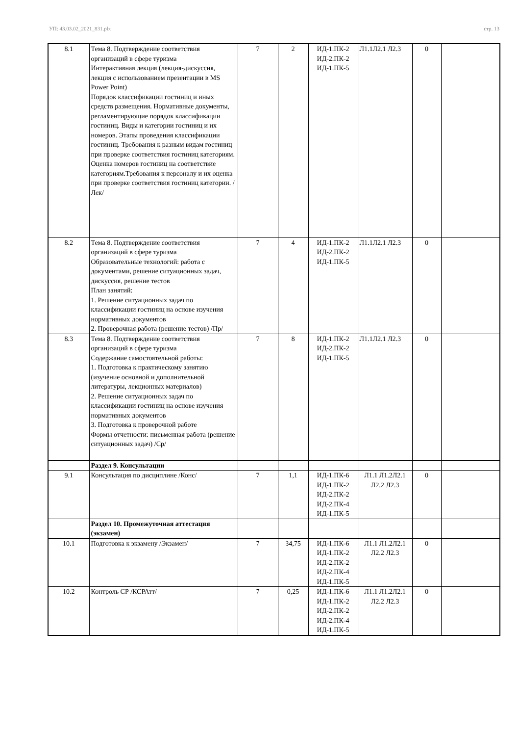УП: 43.03.02_2021_831.plx стр. 13
| 8.1 | Тема 8. Подтверждение соответствия организаций в сфере туризма Интерактивная лекция (лекция-дискуссия, лекция с использованием презентации в MS Power Point) Порядок классификации гостиниц и иных средств размещения. Нормативные документы, регламентирующие порядок классификации гостиниц. Виды и категории гостиниц и их номеров. Этапы проведения классификации гостиниц. Требования к разным видам гостиниц при проверке соответствия гостиниц категориям. Оценка номеров гостиниц на соответствие категориям.Требования к персоналу и их оценка при проверке соответствия гостиниц категории. /Лек/ | 7 | 2 | ИД-1.ПК-2 ИД-2.ПК-2 ИД-1.ПК-5 | Л1.1Л2.1 Л2.3 | 0 | |
| 8.2 | Тема 8. Подтверждение соответствия организаций в сфере туризма Образовательные технологий: работа с документами, решение ситуационных задач, дискуссия, решение тестов План занятий: 1. Решение ситуационных задач по классификации гостиниц на основе изучения нормативных документов 2. Проверочная работа (решение тестов) /Пр/ | 7 | 4 | ИД-1.ПК-2 ИД-2.ПК-2 ИД-1.ПК-5 | Л1.1Л2.1 Л2.3 | 0 | |
| 8.3 | Тема 8. Подтверждение соответствия организаций в сфере туризма Содержание самостоятельной работы: 1. Подготовка к практическому занятию (изучение основной и дополнительной литературы, лекционных материалов) 2. Решение ситуационных задач по классификации гостиниц на основе изучения нормативных документов 3. Подготовка к проверочной работе Формы отчетности: письменная работа (решение ситуационных задач) /Ср/ | 7 | 8 | ИД-1.ПК-2 ИД-2.ПК-2 ИД-1.ПК-5 | Л1.1Л2.1 Л2.3 | 0 | |
| | Раздел 9. Консультации | | | | | | |
| 9.1 | Консультация по дисциплине /Конс/ | 7 | 1,1 | ИД-1.ПК-6 ИД-1.ПК-2 ИД-2.ПК-2 ИД-2.ПК-4 ИД-1.ПК-5 | Л1.1 Л1.2Л2.1 Л2.2 Л2.3 | 0 | |
| | Раздел 10. Промежуточная аттестация (экзамен) | | | | | | |
| 10.1 | Подготовка к экзамену /Экзамен/ | 7 | 34,75 | ИД-1.ПК-6 ИД-1.ПК-2 ИД-2.ПК-2 ИД-2.ПК-4 ИД-1.ПК-5 | Л1.1 Л1.2Л2.1 Л2.2 Л2.3 | 0 | |
| 10.2 | Контроль СР /КСРАтт/ | 7 | 0,25 | ИД-1.ПК-6 ИД-1.ПК-2 ИД-2.ПК-2 ИД-2.ПК-4 ИД-1.ПК-5 | Л1.1 Л1.2Л2.1 Л2.2 Л2.3 | 0 | |